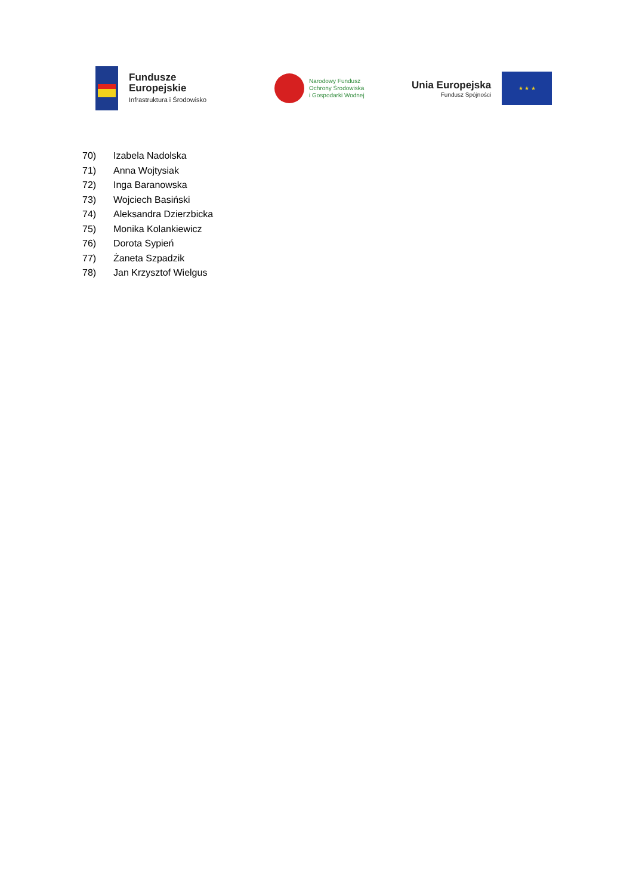Fundusze
Europejskie
Infrastruktura i Środowisko
Narodowy Fundusz
Ochrony Środowiska
i Gospodarki Wodnej
Unia Europejska
Fundusz Spójności
★ ★ ★
70) Izabela Nadolska
71) Anna Wojtysiak
72) Inga Baranowska
73) Wojciech Basiński
74) Aleksandra Dzierzbicka
75) Monika Kolankiewicz
76) Dorota Sypień
77) Żaneta Szpadzik
78) Jan Krzysztof Wielgus